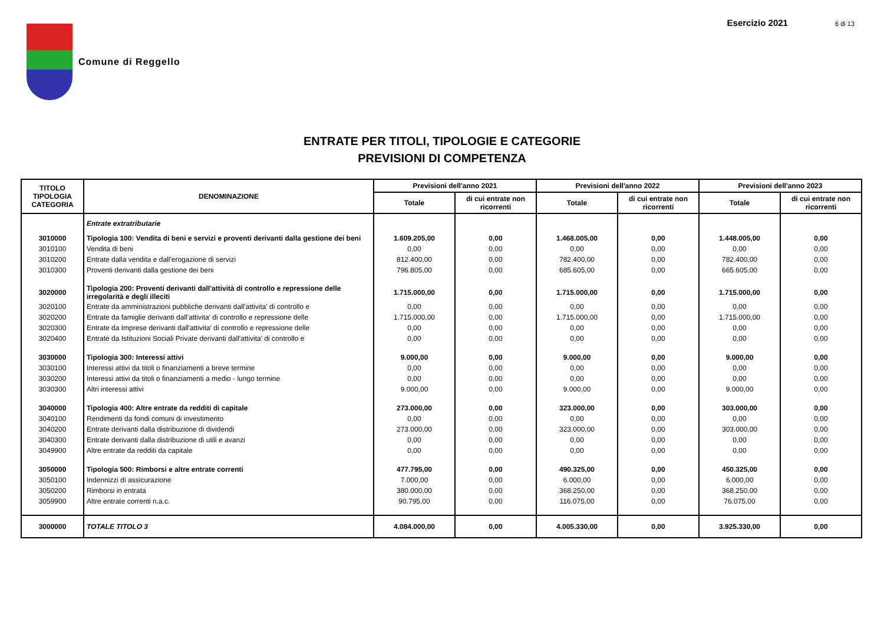Comune di Reggello Esercizio 2021 6 di 13
ENTRATE PER TITOLI, TIPOLOGIE E CATEGORIE
PREVISIONI DI COMPETENZA
| TITOLO TIPOLOGIA CATEGORIA | DENOMINAZIONE | Previsioni dell'anno 2021 | | Previsioni dell'anno 2022 | | Previsioni dell'anno 2023 | |
| --- | --- | --- | --- | --- | --- | --- | --- |
| | | Totale | di cui entrate non ricorrenti | Totale | di cui entrate non ricorrenti | Totale | di cui entrate non ricorrenti |
| | Entrate extratributarie | | | | | | |
| 3010000 | Tipologia 100: Vendita di beni e servizi e proventi derivanti dalla gestione dei beni | 1.609.205,00 | 0,00 | 1.468.005,00 | 0,00 | 1.448.005,00 | 0,00 |
| 3010100 | Vendita di beni | 0,00 | 0,00 | 0,00 | 0,00 | 0,00 | 0,00 |
| 3010200 | Entrate dalla vendita e dall'erogazione di servizi | 812.400,00 | 0,00 | 782.400,00 | 0,00 | 782.400,00 | 0,00 |
| 3010300 | Proventi derivanti dalla gestione dei beni | 796.805,00 | 0,00 | 685.605,00 | 0,00 | 665.605,00 | 0,00 |
| 3020000 | Tipologia 200: Proventi derivanti dall'attività di controllo e repressione delle irregolarità e degli illeciti | 1.715.000,00 | 0,00 | 1.715.000,00 | 0,00 | 1.715.000,00 | 0,00 |
| 3020100 | Entrate da amministrazioni pubbliche derivanti dall'attivita' di controllo e | 0,00 | 0,00 | 0,00 | 0,00 | 0,00 | 0,00 |
| 3020200 | Entrate da famiglie derivanti dall'attivita' di controllo e repressione delle | 1.715.000,00 | 0,00 | 1.715.000,00 | 0,00 | 1.715.000,00 | 0,00 |
| 3020300 | Entrate da Imprese derivanti dall'attivita' di controllo e repressione delle | 0,00 | 0,00 | 0,00 | 0,00 | 0,00 | 0,00 |
| 3020400 | Entrate da Istituzioni Sociali Private derivanti dall'attivita' di controllo e | 0,00 | 0,00 | 0,00 | 0,00 | 0,00 | 0,00 |
| 3030000 | Tipologia 300: Interessi attivi | 9.000,00 | 0,00 | 9.000,00 | 0,00 | 9.000,00 | 0,00 |
| 3030100 | Interessi attivi da titoli o finanziamenti a breve termine | 0,00 | 0,00 | 0,00 | 0,00 | 0,00 | 0,00 |
| 3030200 | Interessi attivi da titoli o finanziamenti a medio - lungo termine | 0,00 | 0,00 | 0,00 | 0,00 | 0,00 | 0,00 |
| 3030300 | Altri interessi attivi | 9.000,00 | 0,00 | 9.000,00 | 0,00 | 9.000,00 | 0,00 |
| 3040000 | Tipologia 400: Altre entrate da redditi di capitale | 273.000,00 | 0,00 | 323.000,00 | 0,00 | 303.000,00 | 0,00 |
| 3040100 | Rendimenti da fondi comuni di investimento | 0,00 | 0,00 | 0,00 | 0,00 | 0,00 | 0,00 |
| 3040200 | Entrate derivanti dalla distribuzione di dividendi | 273.000,00 | 0,00 | 323.000,00 | 0,00 | 303.000,00 | 0,00 |
| 3040300 | Entrate derivanti dalla distribuzione di utili e avanzi | 0,00 | 0,00 | 0,00 | 0,00 | 0,00 | 0,00 |
| 3049900 | Altre entrate da redditi da capitale | 0,00 | 0,00 | 0,00 | 0,00 | 0,00 | 0,00 |
| 3050000 | Tipologia 500: Rimborsi e altre entrate correnti | 477.795,00 | 0,00 | 490.325,00 | 0,00 | 450.325,00 | 0,00 |
| 3050100 | Indennizzi di assicurazione | 7.000,00 | 0,00 | 6.000,00 | 0,00 | 6.000,00 | 0,00 |
| 3050200 | Rimborsi in entrata | 380.000,00 | 0,00 | 368.250,00 | 0,00 | 368.250,00 | 0,00 |
| 3059900 | Altre entrate correnti n.a.c. | 90.795,00 | 0,00 | 116.075,00 | 0,00 | 76.075,00 | 0,00 |
| 3000000 | TOTALE TITOLO 3 | 4.084.000,00 | 0,00 | 4.005.330,00 | 0,00 | 3.925.330,00 | 0,00 |